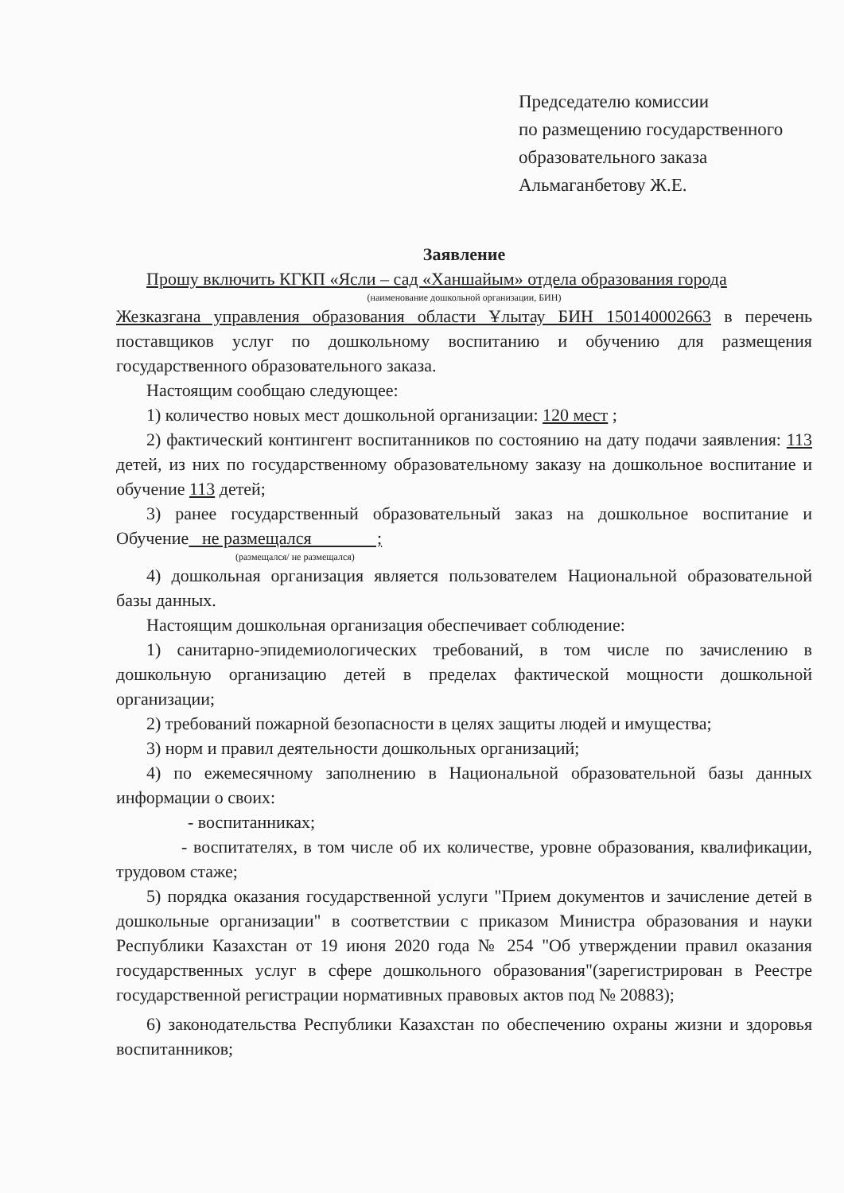Председателю комиссии
по размещению государственного
образовательного заказа
Альмаганбетову Ж.Е.
Заявление
Прошу включить КГКП «Ясли – сад «Ханшайым» отдела образования города
(наименование дошкольной организации, БИН)
Жезказгана управления образования области Ұлытау БИН 150140002663 в перечень поставщиков услуг по дошкольному воспитанию и обучению для размещения государственного образовательного заказа.
Настоящим сообщаю следующее:
1) количество новых мест дошкольной организации: 120 мест ;
2) фактический контингент воспитанников по состоянию на дату подачи заявления: 113 детей, из них по государственному образовательному заказу на дошкольное воспитание и обучение 113 детей;
3) ранее государственный образовательный заказ на дошкольное воспитание и Обучение не размещался ;
(размещался/ не размещался)
4) дошкольная организация является пользователем Национальной образовательной базы данных.
Настоящим дошкольная организация обеспечивает соблюдение:
1) санитарно-эпидемиологических требований, в том числе по зачислению в дошкольную организацию детей в пределах фактической мощности дошкольной организации;
2) требований пожарной безопасности в целях защиты людей и имущества;
3) норм и правил деятельности дошкольных организаций;
4) по ежемесячному заполнению в Национальной образовательной базы данных информации о своих:
- воспитанниках;
- воспитателях, в том числе об их количестве, уровне образования, квалификации, трудовом стаже;
5) порядка оказания государственной услуги "Прием документов и зачисление детей в дошкольные организации" в соответствии с приказом Министра образования и науки Республики Казахстан от 19 июня 2020 года № 254 "Об утверждении правил оказания государственных услуг в сфере дошкольного образования"(зарегистрирован в Реестре государственной регистрации нормативных правовых актов под № 20883);
6) законодательства Республики Казахстан по обеспечению охраны жизни и здоровья воспитанников;